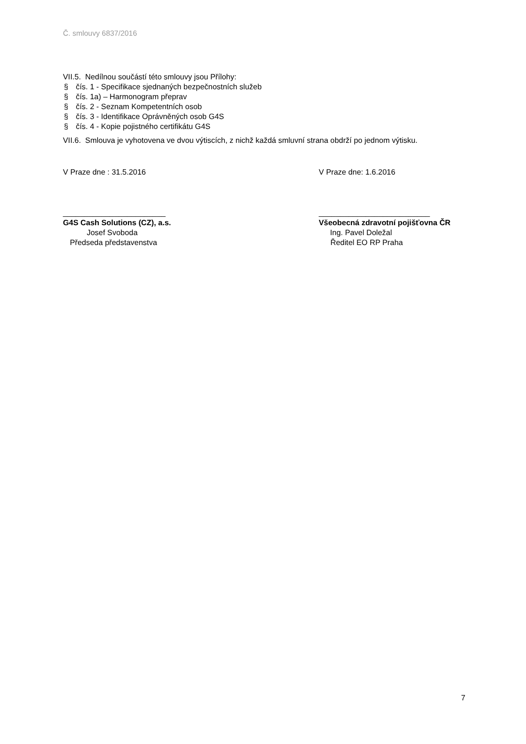Č. smlouvy 6837/2016
VII.5. Nedílnou součástí této smlouvy jsou Přílohy:
§ čís. 1 - Specifikace sjednaných bezpečnostních služeb
§ čís. 1a) – Harmonogram přeprav
§ čís. 2 - Seznam Kompetentních osob
§ čís. 3 - Identifikace Oprávněných osob G4S
§ čís. 4 - Kopie pojistného certifikátu G4S
VII.6. Smlouva je vyhotovena ve dvou výtiscích, z nichž každá smluvní strana obdrží po jednom výtisku.
V Praze dne : 31.5.2016 V Praze dne: 1.6.2016
________________________ __________________________
G4S Cash Solutions (CZ), a.s. Všeobecná zdravotní pojišťovna ČR
Josef Svoboda Ing. Pavel Doležal
Předseda představenstva Ředitel EO RP Praha
7